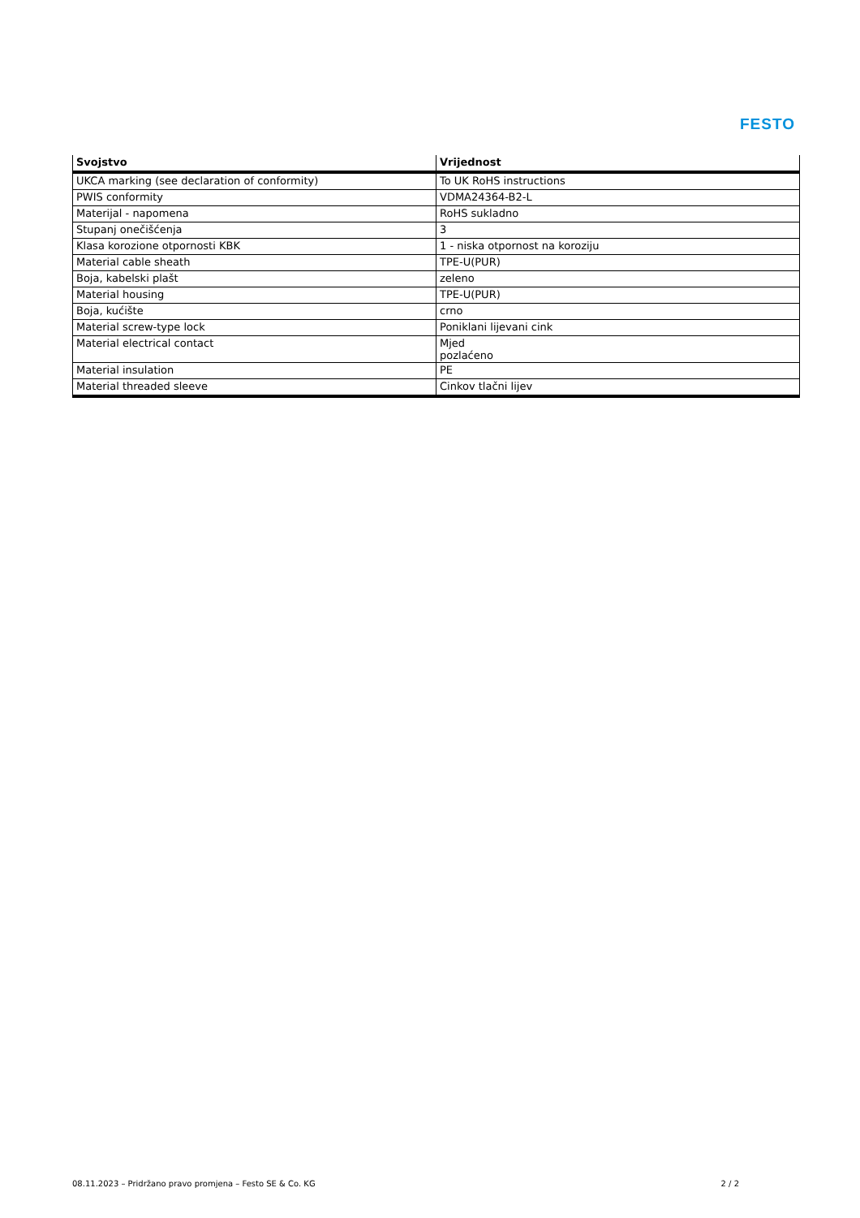FESTO
| Svojstvo | Vrijednost |
| --- | --- |
| UKCA marking (see declaration of conformity) | To UK RoHS instructions |
| PWIS conformity | VDMA24364-B2-L |
| Materijal - napomena | RoHS sukladno |
| Stupanj onečišćenja | 3 |
| Klasa korozione otpornosti KBK | 1 - niska otpornost na koroziju |
| Material cable sheath | TPE-U(PUR) |
| Boja, kabelski plašt | zeleno |
| Material housing | TPE-U(PUR) |
| Boja, kućište | crno |
| Material screw-type lock | Poniklani lijevani cink |
| Material electrical contact | Mjed pozlaćeno |
| Material insulation | PE |
| Material threaded sleeve | Cinkov tlačni lijev |
08.11.2023 – Pridržano pravo promjena – Festo SE & Co. KG 2 / 2